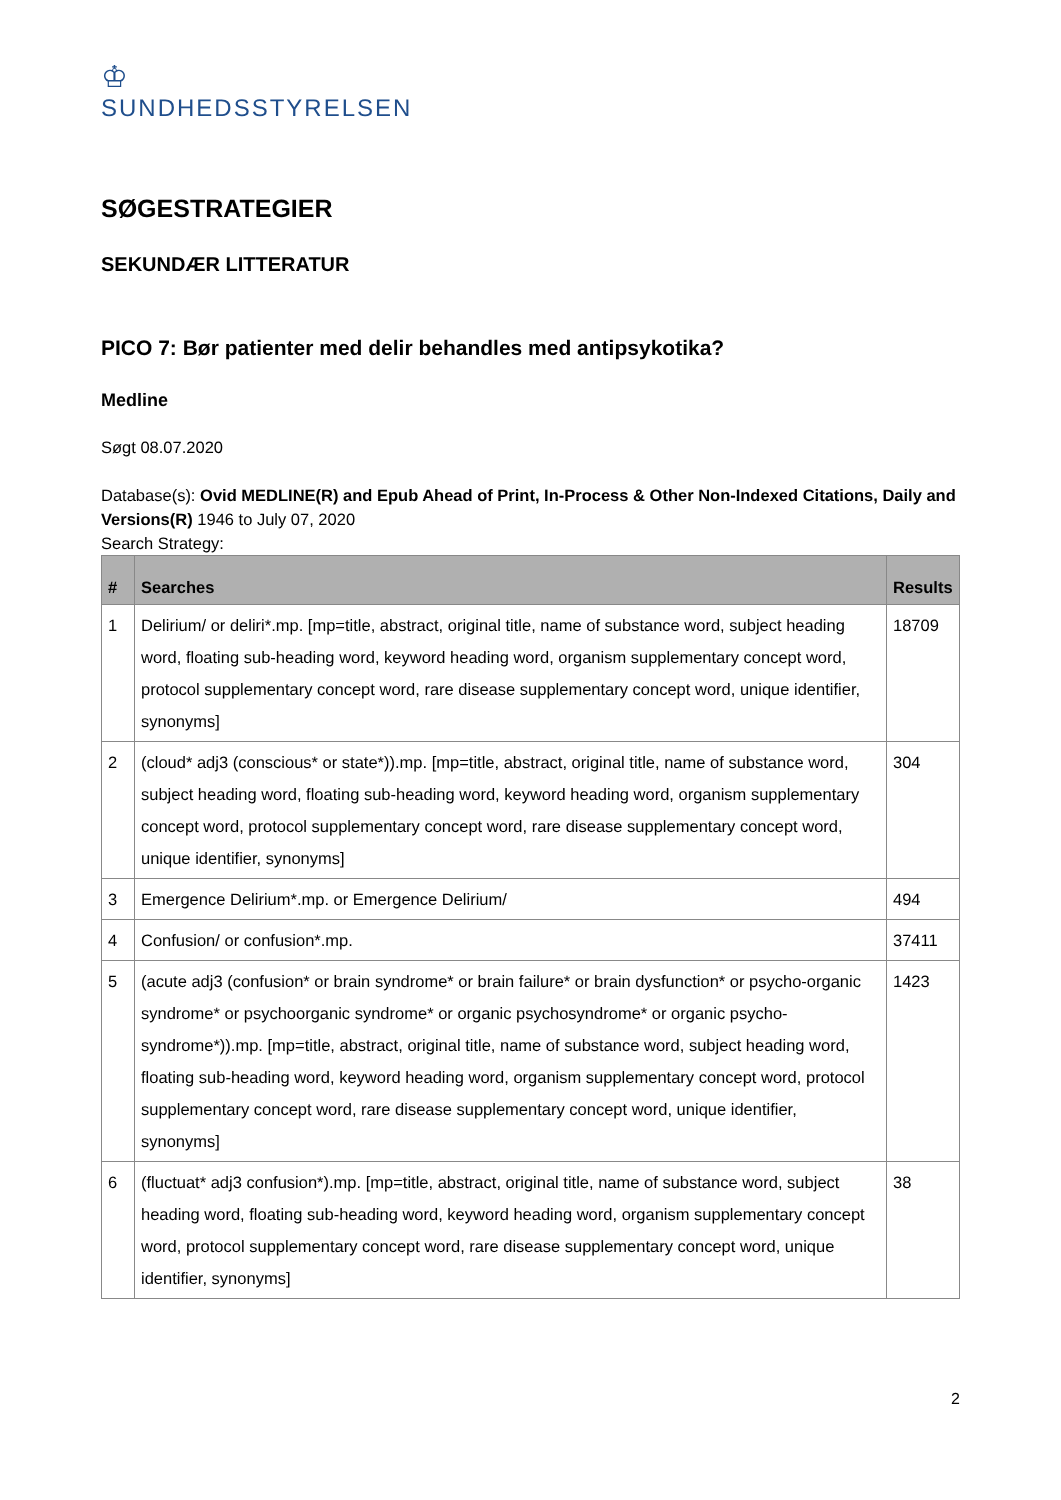♔
SUNDHEDSSTYRELSEN
SØGESTRATEGIER
SEKUNDÆR LITTERATUR
PICO 7: Bør patienter med delir behandles med antipsykotika?
Medline
Søgt 08.07.2020
Database(s): Ovid MEDLINE(R) and Epub Ahead of Print, In-Process & Other Non-Indexed Citations, Daily and Versions(R) 1946 to July 07, 2020
Search Strategy:
| # | Searches | Results |
| --- | --- | --- |
| 1 | Delirium/ or deliri*.mp. [mp=title, abstract, original title, name of substance word, subject heading word, floating sub-heading word, keyword heading word, organism supplementary concept word, protocol supplementary concept word, rare disease supplementary concept word, unique identifier, synonyms] | 18709 |
| 2 | (cloud* adj3 (conscious* or state*)).mp. [mp=title, abstract, original title, name of substance word, subject heading word, floating sub-heading word, keyword heading word, organism supplementary concept word, protocol supplementary concept word, rare disease supplementary concept word, unique identifier, synonyms] | 304 |
| 3 | Emergence Delirium*.mp. or Emergence Delirium/ | 494 |
| 4 | Confusion/ or confusion*.mp. | 37411 |
| 5 | (acute adj3 (confusion* or brain syndrome* or brain failure* or brain dysfunction* or psycho-organic syndrome* or psychoorganic syndrome* or organic psychosyndrome* or organic psycho-syndrome*)).mp. [mp=title, abstract, original title, name of substance word, subject heading word, floating sub-heading word, keyword heading word, organism supplementary concept word, protocol supplementary concept word, rare disease supplementary concept word, unique identifier, synonyms] | 1423 |
| 6 | (fluctuat* adj3 confusion*).mp. [mp=title, abstract, original title, name of substance word, subject heading word, floating sub-heading word, keyword heading word, organism supplementary concept word, protocol supplementary concept word, rare disease supplementary concept word, unique identifier, synonyms] | 38 |
2